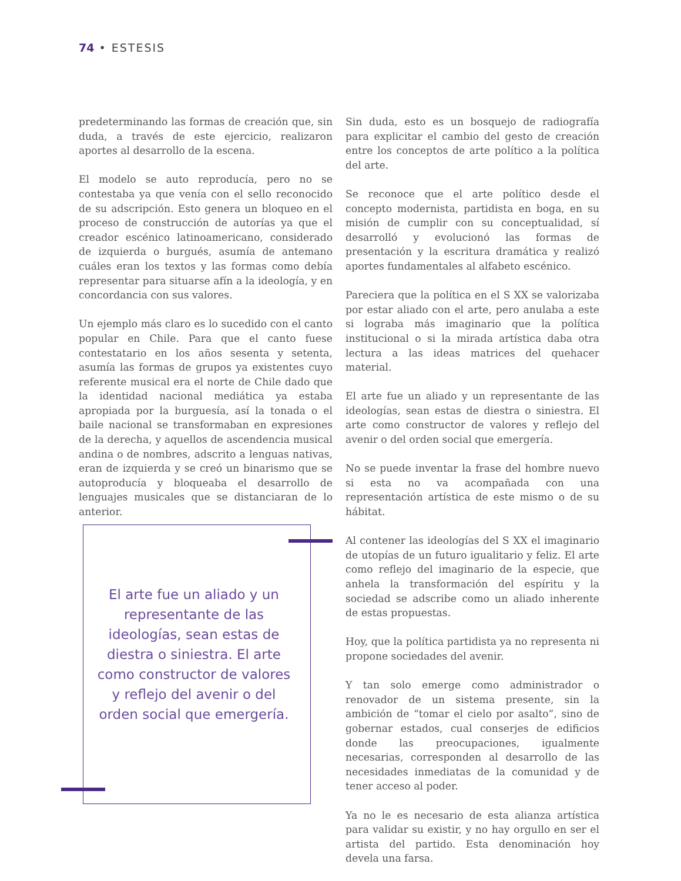74 • ESTESIS
predeterminando las formas de creación que, sin duda, a través de este ejercicio, realizaron aportes al desarrollo de la escena.
El modelo se auto reproducía, pero no se contestaba ya que venía con el sello reconocido de su adscripción. Esto genera un bloqueo en el proceso de construcción de autorías ya que el creador escénico latinoamericano, considerado de izquierda o burgués, asumía de antemano cuáles eran los textos y las formas como debía representar para situarse afín a la ideología, y en concordancia con sus valores.
Un ejemplo más claro es lo sucedido con el canto popular en Chile. Para que el canto fuese contestatario en los años sesenta y setenta, asumía las formas de grupos ya existentes cuyo referente musical era el norte de Chile dado que la identidad nacional mediática ya estaba apropiada por la burguesía, así la tonada o el baile nacional se transformaban en expresiones de la derecha, y aquellos de ascendencia musical andina o de nombres, adscrito a lenguas nativas, eran de izquierda y se creó un binarismo que se autoproducía y bloqueaba el desarrollo de lenguajes musicales que se distanciaran de lo anterior.
El arte fue un aliado y un representante de las ideologías, sean estas de diestra o siniestra. El arte como constructor de valores y reflejo del avenir o del orden social que emergería.
Sin duda, esto es un bosquejo de radiografía para explicitar el cambio del gesto de creación entre los conceptos de arte político a la política del arte.
Se reconoce que el arte político desde el concepto modernista, partidista en boga, en su misión de cumplir con su conceptualidad, sí desarrolló y evolucionó las formas de presentación y la escritura dramática y realizó aportes fundamentales al alfabeto escénico.
Pareciera que la política en el S XX se valorizaba por estar aliado con el arte, pero anulaba a este si lograba más imaginario que la política institucional o si la mirada artística daba otra lectura a las ideas matrices del quehacer material.
El arte fue un aliado y un representante de las ideologías, sean estas de diestra o siniestra. El arte como constructor de valores y reflejo del avenir o del orden social que emergería.
No se puede inventar la frase del hombre nuevo si esta no va acompañada con una representación artística de este mismo o de su hábitat.
Al contener las ideologías del S XX el imaginario de utopías de un futuro igualitario y feliz. El arte como reflejo del imaginario de la especie, que anhela la transformación del espíritu y la sociedad se adscribe como un aliado inherente de estas propuestas.
Hoy, que la política partidista ya no representa ni propone sociedades del avenir.
Y tan solo emerge como administrador o renovador de un sistema presente, sin la ambición de “tomar el cielo por asalto”, sino de gobernar estados, cual conserjes de edificios donde las preocupaciones, igualmente necesarias, corresponden al desarrollo de las necesidades inmediatas de la comunidad y de tener acceso al poder.
Ya no le es necesario de esta alianza artística para validar su existir, y no hay orgullo en ser el artista del partido. Esta denominación hoy devela una farsa.